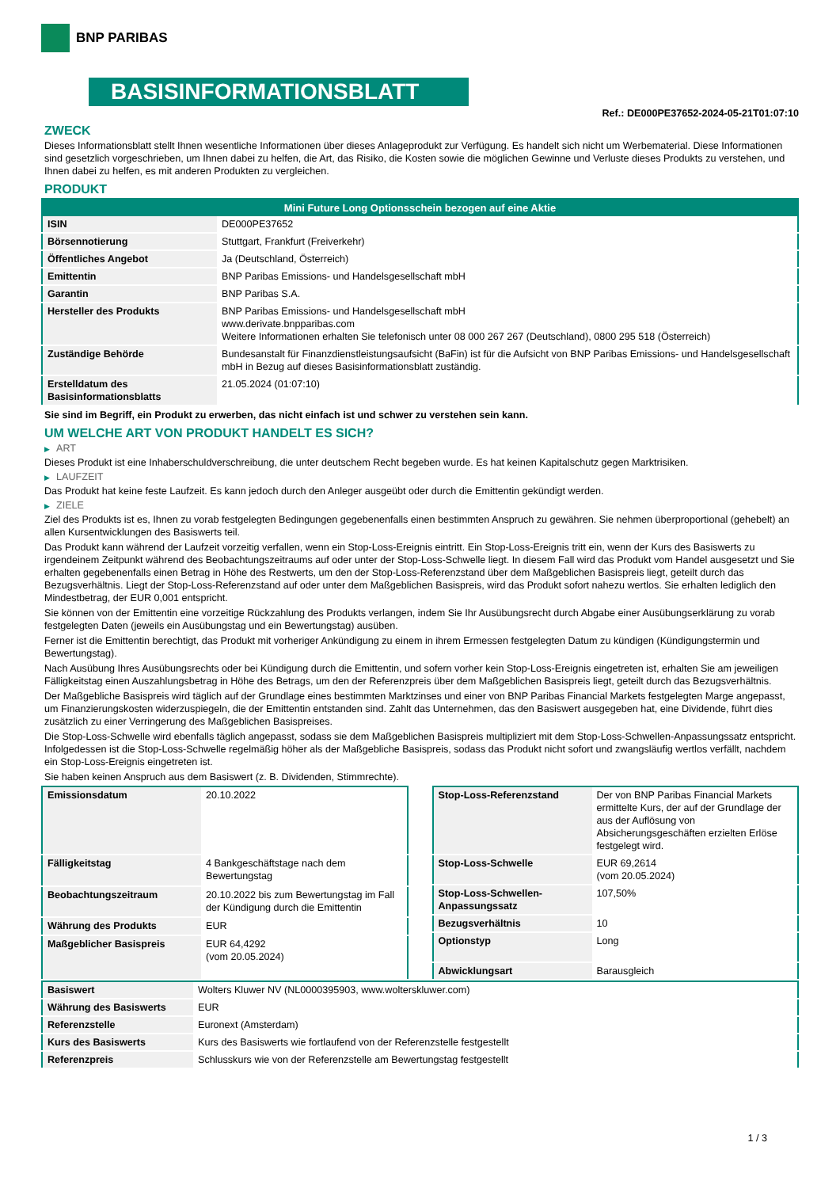BNP PARIBAS
BASISINFORMATIONSBLATT
Ref.: DE000PE37652-2024-05-21T01:07:10
ZWECK
Dieses Informationsblatt stellt Ihnen wesentliche Informationen über dieses Anlageprodukt zur Verfügung. Es handelt sich nicht um Werbematerial. Diese Informationen sind gesetzlich vorgeschrieben, um Ihnen dabei zu helfen, die Art, das Risiko, die Kosten sowie die möglichen Gewinne und Verluste dieses Produkts zu verstehen, und Ihnen dabei zu helfen, es mit anderen Produkten zu vergleichen.
PRODUKT
| Mini Future Long Optionsschein bezogen auf eine Aktie | |
| --- | --- |
| ISIN | DE000PE37652 |
| Börsennotierung | Stuttgart, Frankfurt (Freiverkehr) |
| Öffentliches Angebot | Ja (Deutschland, Österreich) |
| Emittentin | BNP Paribas Emissions- und Handelsgesellschaft mbH |
| Garantin | BNP Paribas S.A. |
| Hersteller des Produkts | BNP Paribas Emissions- und Handelsgesellschaft mbH www.derivate.bnpparibas.com Weitere Informationen erhalten Sie telefonisch unter 08 000 267 267 (Deutschland), 0800 295 518 (Österreich) |
| Zuständige Behörde | Bundesanstalt für Finanzdienstleistungsaufsicht (BaFin) ist für die Aufsicht von BNP Paribas Emissions- und Handelsgesellschaft mbH in Bezug auf dieses Basisinformationsblatt zuständig. |
| Erstelldatum des Basisinformationsblatts | 21.05.2024 (01:07:10) |
Sie sind im Begriff, ein Produkt zu erwerben, das nicht einfach ist und schwer zu verstehen sein kann.
UM WELCHE ART VON PRODUKT HANDELT ES SICH?
▶ ART
Dieses Produkt ist eine Inhaberschuldverschreibung, die unter deutschem Recht begeben wurde. Es hat keinen Kapitalschutz gegen Marktrisiken.
▶ LAUFZEIT
Das Produkt hat keine feste Laufzeit. Es kann jedoch durch den Anleger ausgeübt oder durch die Emittentin gekündigt werden.
▶ ZIELE
Ziel des Produkts ist es, Ihnen zu vorab festgelegten Bedingungen gegebenenfalls einen bestimmten Anspruch zu gewähren. Sie nehmen überproportional (gehebelt) an allen Kursentwicklungen des Basiswerts teil.
Das Produkt kann während der Laufzeit vorzeitig verfallen, wenn ein Stop-Loss-Ereignis eintritt. Ein Stop-Loss-Ereignis tritt ein, wenn der Kurs des Basiswerts zu irgendeinem Zeitpunkt während des Beobachtungszeitraums auf oder unter der Stop-Loss-Schwelle liegt. In diesem Fall wird das Produkt vom Handel ausgesetzt und Sie erhalten gegebenenfalls einen Betrag in Höhe des Restwerts, um den der Stop-Loss-Referenzstand über dem Maßgeblichen Basispreis liegt, geteilt durch das Bezugsverhältnis. Liegt der Stop-Loss-Referenzstand auf oder unter dem Maßgeblichen Basispreis, wird das Produkt sofort nahezu wertlos. Sie erhalten lediglich den Mindestbetrag, der EUR 0,001 entspricht.
Sie können von der Emittentin eine vorzeitige Rückzahlung des Produkts verlangen, indem Sie Ihr Ausübungsrecht durch Abgabe einer Ausübungserklärung zu vorab festgelegten Daten (jeweils ein Ausübungstag und ein Bewertungstag) ausüben.
Ferner ist die Emittentin berechtigt, das Produkt mit vorheriger Ankündigung zu einem in ihrem Ermessen festgelegten Datum zu kündigen (Kündigungstermin und Bewertungstag).
Nach Ausübung Ihres Ausübungsrechts oder bei Kündigung durch die Emittentin, und sofern vorher kein Stop-Loss-Ereignis eingetreten ist, erhalten Sie am jeweiligen Fälligkeitstag einen Auszahlungsbetrag in Höhe des Betrags, um den der Referenzpreis über dem Maßgeblichen Basispreis liegt, geteilt durch das Bezugsverhältnis.
Der Maßgebliche Basispreis wird täglich auf der Grundlage eines bestimmten Marktzinses und einer von BNP Paribas Financial Markets festgelegten Marge angepasst, um Finanzierungskosten widerzuspiegeln, die der Emittentin entstanden sind. Zahlt das Unternehmen, das den Basiswert ausgegeben hat, eine Dividende, führt dies zusätzlich zu einer Verringerung des Maßgeblichen Basispreises.
Die Stop-Loss-Schwelle wird ebenfalls täglich angepasst, sodass sie dem Maßgeblichen Basispreis multipliziert mit dem Stop-Loss-Schwellen-Anpassungssatz entspricht. Infolgedessen ist die Stop-Loss-Schwelle regelmäßig höher als der Maßgebliche Basispreis, sodass das Produkt nicht sofort und zwangsläufig wertlos verfällt, nachdem ein Stop-Loss-Ereignis eingetreten ist.
Sie haben keinen Anspruch aus dem Basiswert (z. B. Dividenden, Stimmrechte).
| Emissionsdatum | 20.10.2022 |
| Fälligkeitstag | 4 Bankgeschäftstage nach dem Bewertungstag |
| Beobachtungszeitraum | 20.10.2022 bis zum Bewertungstag im Fall der Kündigung durch die Emittentin |
| Währung des Produkts | EUR |
| Maßgeblicher Basispreis | EUR 64,4292 (vom 20.05.2024) |
| Stop-Loss-Referenzstand | Der von BNP Paribas Financial Markets ermittelte Kurs, der auf der Grundlage der aus der Auflösung von Absicherungsgeschäften erzielten Erlöse festgelegt wird. |
| Stop-Loss-Schwelle | EUR 69,2614 (vom 20.05.2024) |
| Stop-Loss-Schwellen-Anpassungssatz | 107,50% |
| Bezugsverhältnis | 10 |
| Optionstyp | Long |
| Abwicklungsart | Barausgleich |
| Basiswert | Wolters Kluwer NV (NL0000395903, www.wolterskluwer.com) |
| Währung des Basiswerts | EUR |
| Referenzstelle | Euronext (Amsterdam) |
| Kurs des Basiswerts | Kurs des Basiswerts wie fortlaufend von der Referenzstelle festgestellt |
| Referenzpreis | Schlusskurs wie von der Referenzstelle am Bewertungstag festgestellt |
1 / 3